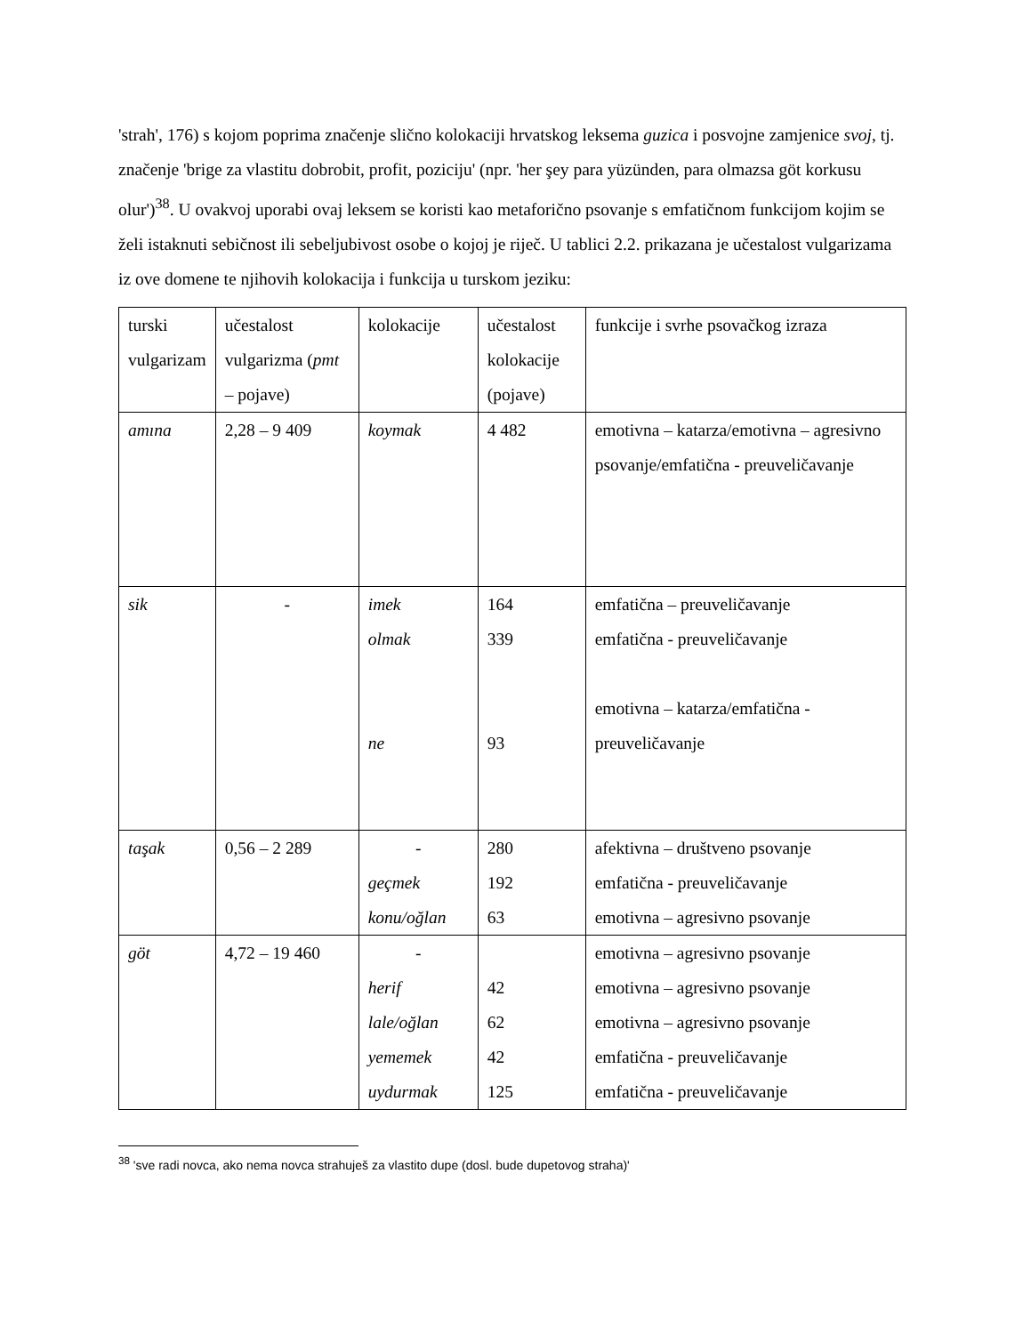'strah', 176) s kojom poprima značenje slično kolokaciji hrvatskog leksema guzica i posvojne zamjenice svoj, tj. značenje 'brige za vlastitu dobrobit, profit, poziciju' (npr. 'her şey para yüzünden, para olmazsa göt korkusu olur')<sup>38</sup>. U ovakvoj uporabi ovaj leksem se koristi kao metaforično psovanje s emfatičnom funkcijom kojim se želi istaknuti sebičnost ili sebeljubivost osobe o kojoj je riječ. U tablici 2.2. prikazana je učestalost vulgarizama iz ove domene te njihovih kolokacija i funkcija u turskom jeziku:
| turski vulgarizam | učestalost vulgarizma ( pmt – pojave) | kolokacije | učestalost kolokacije (pojave) | funkcije i svrhe psovačkog izraza |
| amına | 2,28 – 9 409 | koymak | 4 482 | emotivna – katarza/emotivna – agresivno psovanje/emfatična - preuveličavanje |
| sik | - | imek olmak ne | 164 339 93 | emfatična – preuveličavanje emfatična - preuveličavanje emotivna – katarza/emfatična - preuveličavanje |
| taşak | 0,56 – 2 289 | - geçmek konu/oğlan | 280 192 63 | afektivna – društveno psovanje emfatična - preuveličavanje emotivna – agresivno psovanje |
| göt | 4,72 – 19 460 | - herif lale/oğlan yememek uydurmak | 42 62 42 125 | emotivna – agresivno psovanje emotivna – agresivno psovanje emotivna – agresivno psovanje emfatična - preuveličavanje emfatična - preuveličavanje |
<sup>38</sup> 'sve radi novca, ako nema novca strahuješ za vlastito dupe (dosl. bude dupetovog straha)'